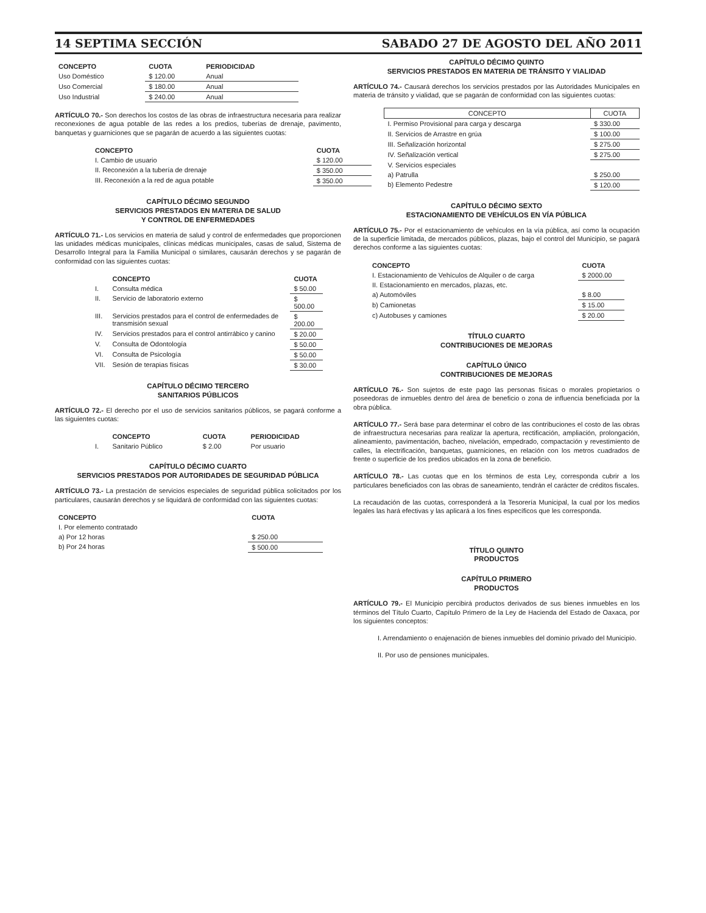14 SEPTIMA SECCIÓN SABADO 27 DE AGOSTO DEL AÑO 2011
| CONCEPTO | CUOTA | PERIODICIDAD |
| --- | --- | --- |
| Uso Doméstico | $ 120.00 | Anual |
| Uso Comercial | $ 180.00 | Anual |
| Uso Industrial | $ 240.00 | Anual |
ARTÍCULO 70.- Son derechos los costos de las obras de infraestructura necesaria para realizar reconexiones de agua potable de las redes a los predios, tuberías de drenaje, pavimento, banquetas y guarniciones que se pagarán de acuerdo a las siguientes cuotas:
| CONCEPTO | CUOTA |
| --- | --- |
| I. Cambio de usuario | $ 120.00 |
| II. Reconexión a la tubería de drenaje | $ 350.00 |
| III. Reconexión a la red de agua potable | $ 350.00 |
CAPÍTULO DÉCIMO SEGUNDO
SERVICIOS PRESTADOS EN MATERIA DE SALUD
Y CONTROL DE ENFERMEDADES
ARTÍCULO 71.- Los servicios en materia de salud y control de enfermedades que proporcionen las unidades médicas municipales, clínicas médicas municipales, casas de salud, Sistema de Desarrollo Integral para la Familia Municipal o similares, causarán derechos y se pagarán de conformidad con las siguientes cuotas:
| | CONCEPTO | CUOTA |
| --- | --- | --- |
| I. | Consulta médica | $ 50.00 |
| II. | Servicio de laboratorio externo | $ 500.00 |
| III. | Servicios prestados para el control de enfermedades de transmisión sexual | $ 200.00 |
| IV. | Servicios prestados para el control antirrábico y canino | $ 20.00 |
| V. | Consulta de Odontología | $ 50.00 |
| VI. | Consulta de Psicología | $ 50.00 |
| VII. | Sesión de terapias físicas | $ 30.00 |
CAPÍTULO DÉCIMO TERCERO
SANITARIOS PÚBLICOS
ARTÍCULO 72.- El derecho por el uso de servicios sanitarios públicos, se pagará conforme a las siguientes cuotas:
| | CONCEPTO | CUOTA | PERIODICIDAD |
| --- | --- | --- | --- |
| I. | Sanitario Público | $ 2.00 | Por usuario |
CAPÍTULO DÉCIMO CUARTO
SERVICIOS PRESTADOS POR AUTORIDADES DE SEGURIDAD PÚBLICA
ARTÍCULO 73.- La prestación de servicios especiales de seguridad pública solicitados por los particulares, causarán derechos y se liquidará de conformidad con las siguientes cuotas:
| CONCEPTO | CUOTA |
| --- | --- |
| I. Por elemento contratado | |
| a) Por 12 horas | $ 250.00 |
| b) Por 24 horas | $ 500.00 |
CAPÍTULO DÉCIMO QUINTO
SERVICIOS PRESTADOS EN MATERIA DE TRÁNSITO Y VIALIDAD
ARTÍCULO 74.- Causará derechos los servicios prestados por las Autoridades Municipales en materia de tránsito y vialidad, que se pagarán de conformidad con las siguientes cuotas:
| CONCEPTO | CUOTA |
| --- | --- |
| I. Permiso Provisional para carga y descarga | $ 330.00 |
| II. Servicios de Arrastre en grúa | $ 100.00 |
| III. Señalización horizontal | $ 275.00 |
| IV. Señalización vertical | $ 275.00 |
| V. Servicios especiales | |
| a) Patrulla | $ 250.00 |
| b) Elemento Pedestre | $ 120.00 |
CAPÍTULO DÉCIMO SEXTO
ESTACIONAMIENTO DE VEHÍCULOS EN VÍA PÚBLICA
ARTÍCULO 75.- Por el estacionamiento de vehículos en la vía pública, así como la ocupación de la superficie limitada, de mercados públicos, plazas, bajo el control del Municipio, se pagará derechos conforme a las siguientes cuotas:
| CONCEPTO | CUOTA |
| --- | --- |
| I. Estacionamiento de Vehículos de Alquiler o de carga | $ 2000.00 |
| II. Estacionamiento en mercados, plazas, etc. | |
| a) Automóviles | $ 8.00 |
| b) Camionetas | $ 15.00 |
| c) Autobuses y camiones | $ 20.00 |
TÍTULO CUARTO
CONTRIBUCIONES DE MEJORAS
CAPÍTULO ÚNICO
CONTRIBUCIONES DE MEJORAS
ARTÍCULO 76.- Son sujetos de este pago las personas físicas o morales propietarios o poseedoras de inmuebles dentro del área de beneficio o zona de influencia beneficiada por la obra pública.
ARTÍCULO 77.- Será base para determinar el cobro de las contribuciones el costo de las obras de infraestructura necesarias para realizar la apertura, rectificación, ampliación, prolongación, alineamiento, pavimentación, bacheo, nivelación, empedrado, compactación y revestimiento de calles, la electrificación, banquetas, guarniciones, en relación con los metros cuadrados de frente o superficie de los predios ubicados en la zona de beneficio.
ARTÍCULO 78.- Las cuotas que en los términos de esta Ley, corresponda cubrir a los particulares beneficiados con las obras de saneamiento, tendrán el carácter de créditos fiscales.
La recaudación de las cuotas, corresponderá a la Tesorería Municipal, la cual por los medios legales las hará efectivas y las aplicará a los fines específicos que les corresponda.
TÍTULO QUINTO
PRODUCTOS
CAPÍTULO PRIMERO
PRODUCTOS
ARTÍCULO 79.- El Municipio percibirá productos derivados de sus bienes inmuebles en los términos del Título Cuarto, Capítulo Primero de la Ley de Hacienda del Estado de Oaxaca, por los siguientes conceptos:
I. Arrendamiento o enajenación de bienes inmuebles del dominio privado del Municipio.
II. Por uso de pensiones municipales.